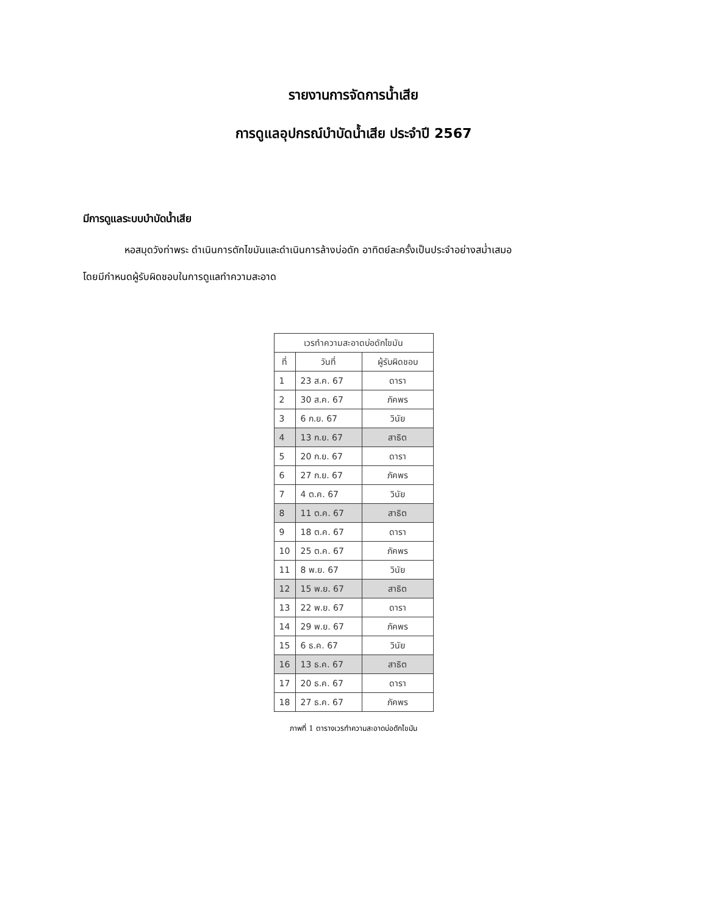รายงานการจัดการน้ำเสีย
การดูแลอุปกรณ์บำบัดน้ำเสีย ประจำปี 2567
มีการดูแลระบบบำบัดน้ำเสีย
หอสมุดวังท่าพระ ดำเนินการตักไขมันและดำเนินการล้างบ่อดัก อาทิตย์ละครั้งเป็นประจำอย่างสม่ำเสมอ
โดยมีกำหนดผู้รับผิดชอบในการดูแลทำความสะอาด
| เวรทำความสะอาดบ่อดักไขมัน | | |
| --- | --- | --- |
| ที่ | วันที่ | ผู้รับผิดชอบ |
| 1 | 23 ส.ค. 67 | ดารา |
| 2 | 30 ส.ค. 67 | ภัคพร |
| 3 | 6 ก.ย. 67 | วินัย |
| 4 | 13 ก.ย. 67 | สาธิต |
| 5 | 20 ก.ย. 67 | ดารา |
| 6 | 27 ก.ย. 67 | ภัคพร |
| 7 | 4 ต.ค. 67 | วินัย |
| 8 | 11 ต.ค. 67 | สาธิต |
| 9 | 18 ต.ค. 67 | ดารา |
| 10 | 25 ต.ค. 67 | ภัคพร |
| 11 | 8 พ.ย. 67 | วินัย |
| 12 | 15 พ.ย. 67 | สาธิต |
| 13 | 22 พ.ย. 67 | ดารา |
| 14 | 29 พ.ย. 67 | ภัคพร |
| 15 | 6 ธ.ค. 67 | วินัย |
| 16 | 13 ธ.ค. 67 | สาธิต |
| 17 | 20 ธ.ค. 67 | ดารา |
| 18 | 27 ธ.ค. 67 | ภัคพร |
ภาพที่ 1 ตารางเวรทำความสะอาดบ่อดักไขมัน